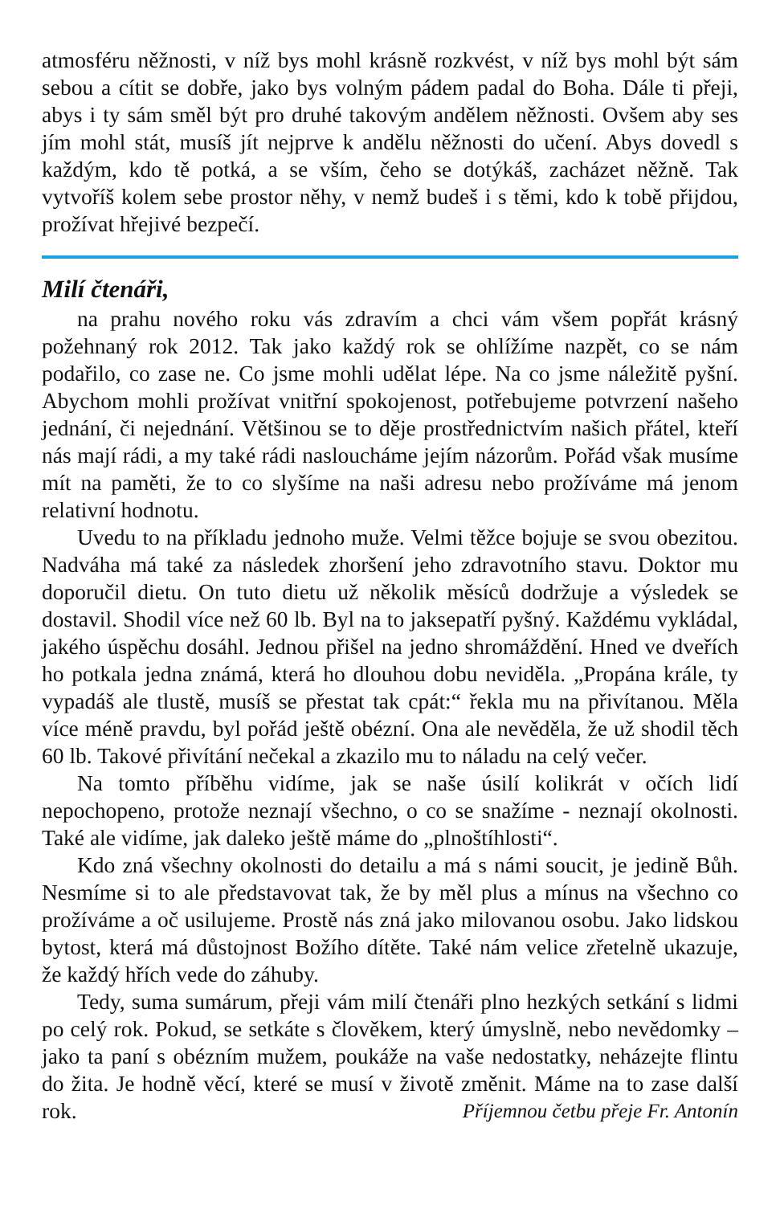atmosféru něžnosti, v níž bys mohl krásně rozkvést, v níž bys mohl být sám sebou a cítit se dobře, jako bys volným pádem padal do Boha. Dále ti přeji, abys i ty sám směl být pro druhé takovým andělem něžnosti. Ovšem aby ses jím mohl stát, musíš jít nejprve k andělu něžnosti do učení. Abys dovedl s každým, kdo tě potká, a se vším, čeho se dotýkáš, zacházet něžně. Tak vytvoříš kolem sebe prostor něhy, v nemž budeš i s těmi, kdo k tobě přijdou, prožívat hřejivé bezpečí.
Milí čtenáři,
na prahu nového roku vás zdravím a chci vám všem popřát krásný požehnaný rok 2012. Tak jako každý rok se ohlížíme nazpět, co se nám podařilo, co zase ne. Co jsme mohli udělat lépe. Na co jsme náležitě pyšní. Abychom mohli prožívat vnitřní spokojenost, potřebujeme potvrzení našeho jednání, či nejednání. Většinou se to děje prostřednictvím našich přátel, kteří nás mají rádi, a my také rádi nasloucháme jejím názorům. Pořád však musíme mít na paměti, že to co slyšíme na naši adresu nebo prožíváme má jenom relativní hodnotu.
Uvedu to na příkladu jednoho muže. Velmi těžce bojuje se svou obezitou. Nadváha má také za následek zhoršení jeho zdravotního stavu. Doktor mu doporučil dietu. On tuto dietu už několik měsíců dodržuje a výsledek se dostavil. Shodil více než 60 lb. Byl na to jaksepatří pyšný. Každému vykládal, jakého úspěchu dosáhl. Jednou přišel na jedno shromáždění. Hned ve dveřích ho potkala jedna známá, která ho dlouhou dobu neviděla. „Propána krále, ty vypadáš ale tlustě, musíš se přestat tak cpát:“ řekla mu na přivítanou. Měla více méně pravdu, byl pořád ještě obézní. Ona ale nevěděla, že už shodil těch 60 lb. Takové přivítání nečekal a zkazilo mu to náladu na celý večer.
Na tomto příběhu vidíme, jak se naše úsilí kolikrát v očích lidí nepochopeno, protože neznají všechno, o co se snažíme - neznají okolnosti. Také ale vidíme, jak daleko ještě máme do „plnoštíhlosti“.
Kdo zná všechny okolnosti do detailu a má s námi soucit, je jedině Bůh. Nesmíme si to ale představovat tak, že by měl plus a mínus na všechno co prožíváme a oč usilujeme. Prostě nás zná jako milovanou osobu. Jako lidskou bytost, která má důstojnost Božího dítěte. Také nám velice zřetelně ukazuje, že každý hřích vede do záhuby.
Tedy, suma sumárum, přeji vám milí čtenáři plno hezkých setkání s lidmi po celý rok. Pokud, se setkáte s člověkem, který úmyslně, nebo nevědomky – jako ta paní s obézním mužem, poukáže na vaše nedostatky, neházejte flintu do žita. Je hodně věcí, které se musí v životě změnit. Máme na to zase další rok. Příjemnou četbu přeje Fr. Antonín